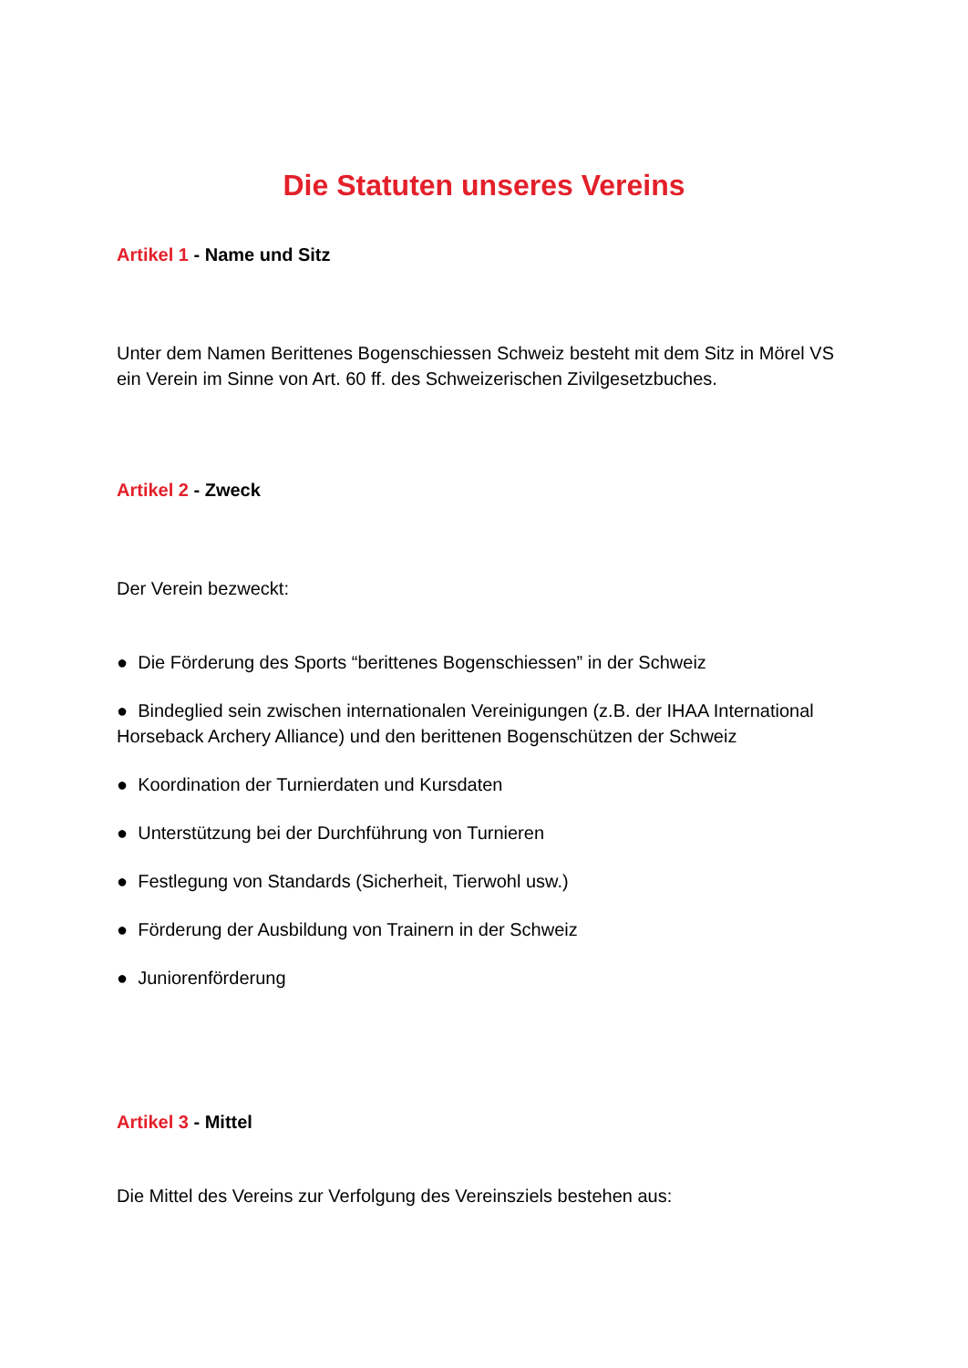Die Statuten unseres Vereins
Artikel 1 - Name und Sitz
Unter dem Namen Berittenes Bogenschiessen Schweiz besteht mit dem Sitz in Mörel VS ein Verein im Sinne von Art. 60 ff. des Schweizerischen Zivilgesetzbuches.
Artikel 2 - Zweck
Der Verein bezweckt:
● Die Förderung des Sports “berittenes Bogenschiessen” in der Schweiz
● Bindeglied sein zwischen internationalen Vereinigungen (z.B. der IHAA International Horseback Archery Alliance) und den berittenen Bogenschützen der Schweiz
● Koordination der Turnierdaten und Kursdaten
● Unterstützung bei der Durchführung von Turnieren
● Festlegung von Standards (Sicherheit, Tierwohl usw.)
● Förderung der Ausbildung von Trainern in der Schweiz
● Juniorenförderung
Artikel 3 - Mittel
Die Mittel des Vereins zur Verfolgung des Vereinsziels bestehen aus: